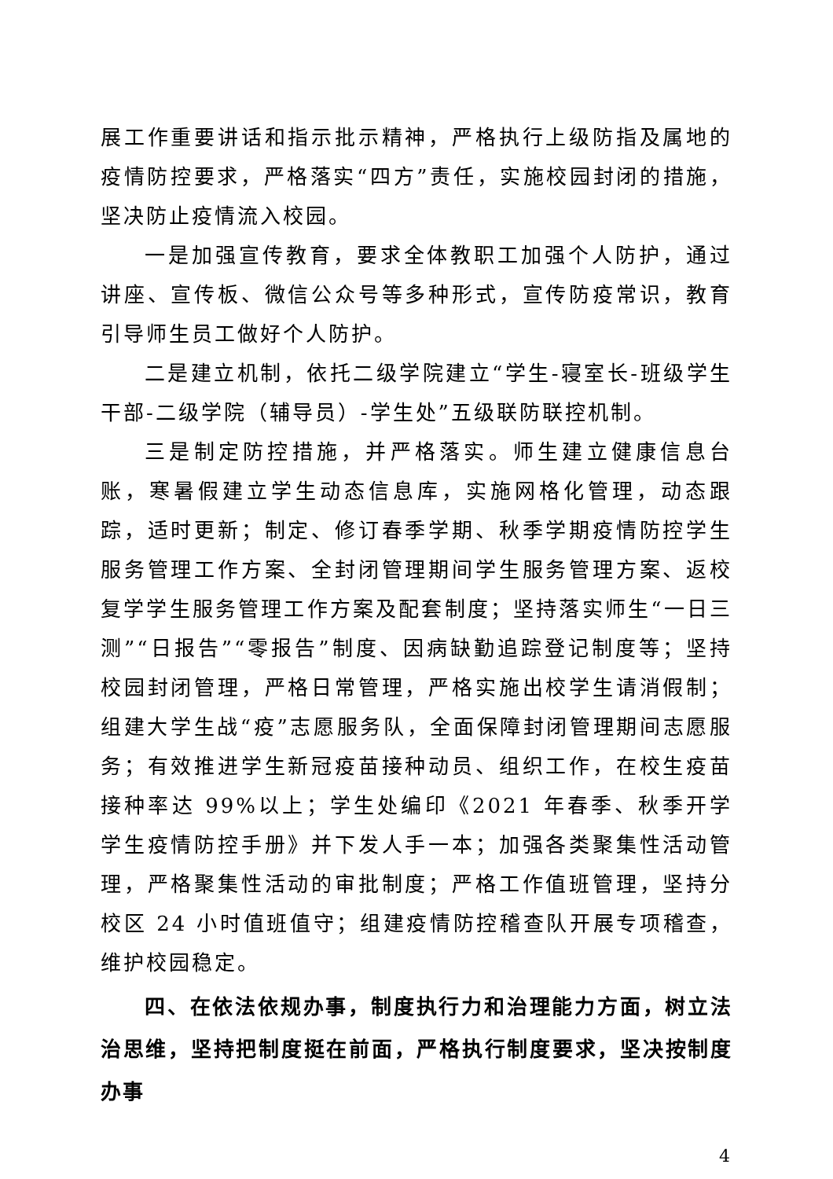展工作重要讲话和指示批示精神，严格执行上级防指及属地的疫情防控要求，严格落实“四方”责任，实施校园封闭的措施，坚决防止疫情流入校园。
一是加强宣传教育，要求全体教职工加强个人防护，通过讲座、宣传板、微信公众号等多种形式，宣传防疫常识，教育引导师生员工做好个人防护。
二是建立机制，依托二级学院建立“学生-寝室长-班级学生干部-二级学院（辅导员）-学生处”五级联防联控机制。
三是制定防控措施，并严格落实。师生建立健康信息台账，寒暑假建立学生动态信息库，实施网格化管理，动态跟踪，适时更新；制定、修订春季学期、秋季学期疫情防控学生服务管理工作方案、全封闭管理期间学生服务管理方案、返校复学学生服务管理工作方案及配套制度；坚持落实师生“一日三测”“日报告”“零报告”制度、因病缺勤追踪登记制度等；坚持校园封闭管理，严格日常管理，严格实施出校学生请消假制；组建大学生战“疫”志愿服务队，全面保障封闭管理期间志愿服务；有效推进学生新冠疫苗接种动员、组织工作，在校生疫苗接种率达 99%以上；学生处编印《2021 年春季、秋季开学学生疫情防控手册》并下发人手一本；加强各类聚集性活动管理，严格聚集性活动的审批制度；严格工作值班管理，坚持分校区 24 小时值班值守；组建疫情防控稽查队开展专项稽查，维护校园稳定。
四、在依法依规办事，制度执行力和治理能力方面，树立法治思维，坚持把制度挺在前面，严格执行制度要求，坚决按制度办事
4